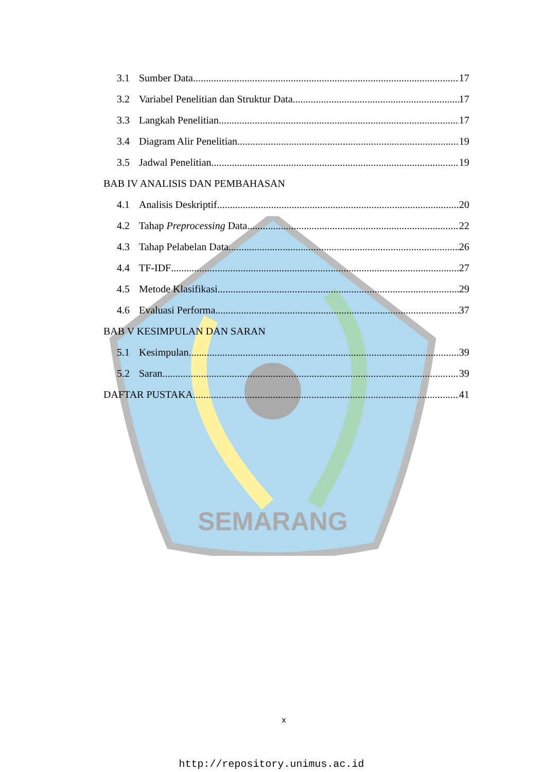SEMARANG
3.1 Sumber Data 17
3.2 Variabel Penelitian dan Struktur Data 17
3.3 Langkah Penelitian 17
3.4 Diagram Alir Penelitian 19
3.5 Jadwal Penelitian 19
BAB IV ANALISIS DAN PEMBAHASAN
4.1 Analisis Deskriptif 20
4.2 Tahap Preprocessing Data 22
4.3 Tahap Pelabelan Data 26
4.4 TF-IDF 27
4.5 Metode Klasifikasi 29
4.6 Evaluasi Performa 37
BAB V KESIMPULAN DAN SARAN
5.1 Kesimpulan 39
5.2 Saran 39
DAFTAR PUSTAKA 41
x
http://repository.unimus.ac.id